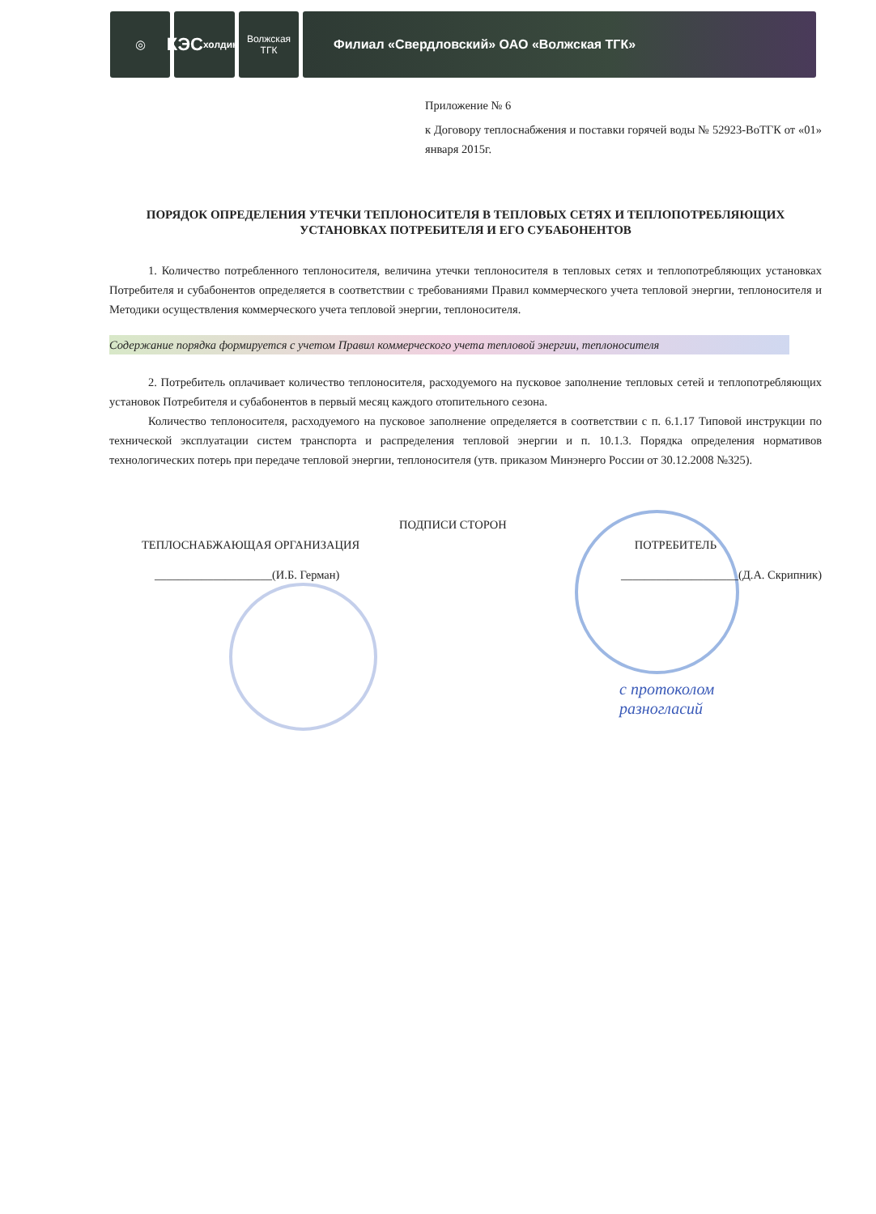◎
КЭС
холдинг
Волжская
ТГК
Филиал «Свердловский» ОАО «Волжская ТГК»
Приложение № 6
к Договору теплоснабжения и поставки горячей воды № 52923-ВоТГК от «01» января 2015г.
ПОРЯДОК ОПРЕДЕЛЕНИЯ УТЕЧКИ ТЕПЛОНОСИТЕЛЯ В ТЕПЛОВЫХ СЕТЯХ И ТЕПЛОПОТРЕБЛЯЮЩИХ УСТАНОВКАХ ПОТРЕБИТЕЛЯ И ЕГО СУБАБОНЕНТОВ
1. Количество потребленного теплоносителя, величина утечки теплоносителя в тепловых сетях и теплопотребляющих установках Потребителя и субабонентов определяется в соответствии с требованиями Правил коммерческого учета тепловой энергии, теплоносителя и Методики осуществления коммерческого учета тепловой энергии, теплоносителя.
Содержание порядка формируется с учетом Правил коммерческого учета тепловой энергии, теплоносителя
2. Потребитель оплачивает количество теплоносителя, расходуемого на пусковое заполнение тепловых сетей и теплопотребляющих установок Потребителя и субабонентов в первый месяц каждого отопительного сезона.
Количество теплоносителя, расходуемого на пусковое заполнение определяется в соответствии с п. 6.1.17 Типовой инструкции по технической эксплуатации систем транспорта и распределения тепловой энергии и п. 10.1.3. Порядка определения нормативов технологических потерь при передаче тепловой энергии, теплоносителя (утв. приказом Минэнерго России от 30.12.2008 №325).
ПОДПИСИ СТОРОН
ТЕПЛОСНАБЖАЮЩАЯ ОРГАНИЗАЦИЯ ПОТРЕБИТЕЛЬ
____________________(И.Б. Герман) ____________________(Д.А. Скрипник)
с протоколом
разногласий